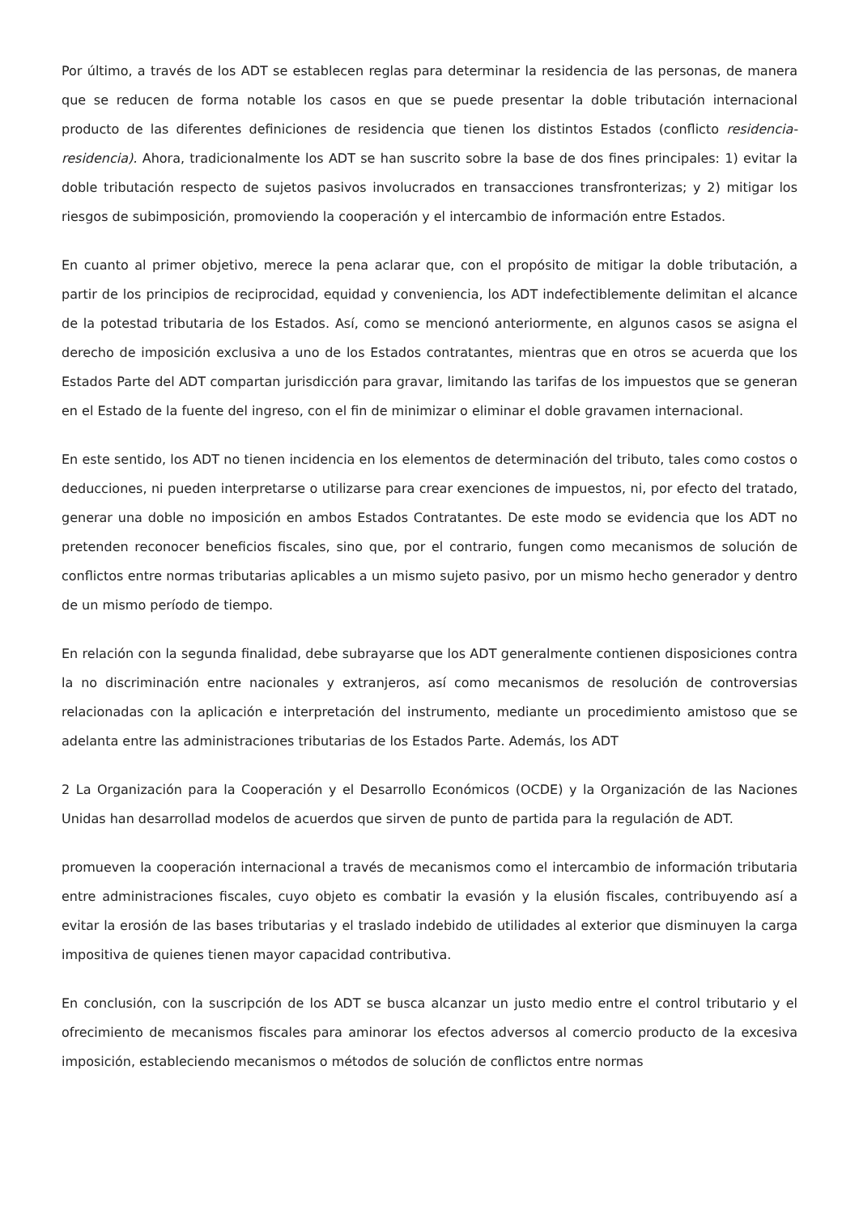Por último, a través de los ADT se establecen reglas para determinar la residencia de las personas, de manera que se reducen de forma notable los casos en que se puede presentar la doble tributación internacional producto de las diferentes definiciones de residencia que tienen los distintos Estados (conflicto residencia-residencia). Ahora, tradicionalmente los ADT se han suscrito sobre la base de dos fines principales: 1) evitar la doble tributación respecto de sujetos pasivos involucrados en transacciones transfronterizas; y 2) mitigar los riesgos de subimposición, promoviendo la cooperación y el intercambio de información entre Estados.
En cuanto al primer objetivo, merece la pena aclarar que, con el propósito de mitigar la doble tributación, a partir de los principios de reciprocidad, equidad y conveniencia, los ADT indefectiblemente delimitan el alcance de la potestad tributaria de los Estados. Así, como se mencionó anteriormente, en algunos casos se asigna el derecho de imposición exclusiva a uno de los Estados contratantes, mientras que en otros se acuerda que los Estados Parte del ADT compartan jurisdicción para gravar, limitando las tarifas de los impuestos que se generan en el Estado de la fuente del ingreso, con el fin de minimizar o eliminar el doble gravamen internacional.
En este sentido, los ADT no tienen incidencia en los elementos de determinación del tributo, tales como costos o deducciones, ni pueden interpretarse o utilizarse para crear exenciones de impuestos, ni, por efecto del tratado, generar una doble no imposición en ambos Estados Contratantes. De este modo se evidencia que los ADT no pretenden reconocer beneficios fiscales, sino que, por el contrario, fungen como mecanismos de solución de conflictos entre normas tributarias aplicables a un mismo sujeto pasivo, por un mismo hecho generador y dentro de un mismo período de tiempo.
En relación con la segunda finalidad, debe subrayarse que los ADT generalmente contienen disposiciones contra la no discriminación entre nacionales y extranjeros, así como mecanismos de resolución de controversias relacionadas con la aplicación e interpretación del instrumento, mediante un procedimiento amistoso que se adelanta entre las administraciones tributarias de los Estados Parte. Además, los ADT
2 La Organización para la Cooperación y el Desarrollo Económicos (OCDE) y la Organización de las Naciones Unidas han desarrollad modelos de acuerdos que sirven de punto de partida para la regulación de ADT.
promueven la cooperación internacional a través de mecanismos como el intercambio de información tributaria entre administraciones fiscales, cuyo objeto es combatir la evasión y la elusión fiscales, contribuyendo así a evitar la erosión de las bases tributarias y el traslado indebido de utilidades al exterior que disminuyen la carga impositiva de quienes tienen mayor capacidad contributiva.
En conclusión, con la suscripción de los ADT se busca alcanzar un justo medio entre el control tributario y el ofrecimiento de mecanismos fiscales para aminorar los efectos adversos al comercio producto de la excesiva imposición, estableciendo mecanismos o métodos de solución de conflictos entre normas